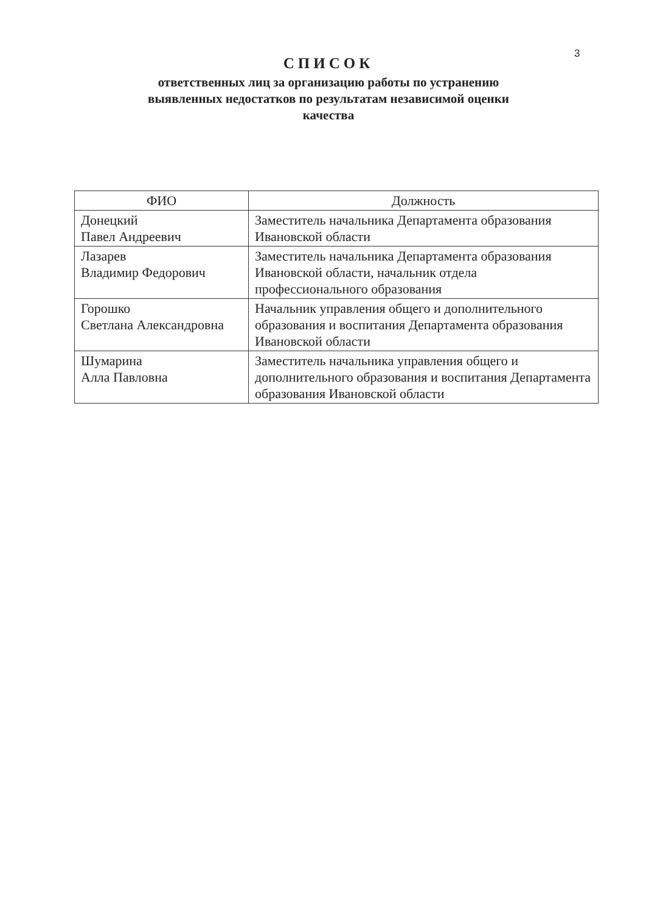3
СПИСОК
ответственных лиц за организацию работы по устранению
выявленных недостатков по результатам независимой оценки
качества
| ФИО | Должность |
| --- | --- |
| Донецкий Павел Андреевич | Заместитель начальника Департамента образования Ивановской области |
| Лазарев Владимир Федорович | Заместитель начальника Департамента образования Ивановской области, начальник отдела профессионального образования |
| Горошко Светлана Александровна | Начальник управления общего и дополнительного образования и воспитания Департамента образования Ивановской области |
| Шумарина Алла Павловна | Заместитель начальника управления общего и дополнительного образования и воспитания Департамента образования Ивановской области |